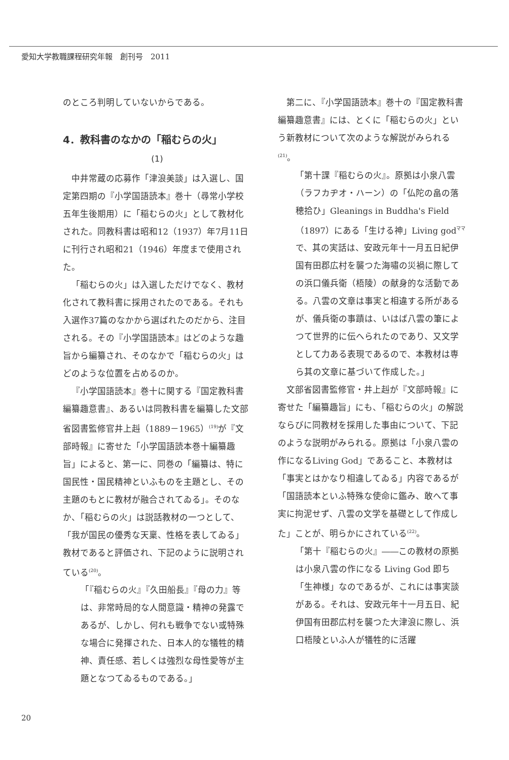愛知大学教職課程研究年報　創刊号　2011
のところ判明していないからである。
4．教科書のなかの「稲むらの火」
(1)
中井常蔵の応募作「津浪美談」は入選し、国定第四期の『小学国語読本』巻十（尋常小学校五年生後期用）に「稲むらの火」として教材化された。同教科書は昭和12（1937）年7月11日に刊行され昭和21（1946）年度まで使用された。
「稲むらの火」は入選しただけでなく、教材化されて教科書に採用されたのである。それも入選作37篇のなかから選ばれたのだから、注目される。その『小学国語読本』はどのような趣旨から編纂され、そのなかで「稲むらの火」はどのような位置を占めるのか。
『小学国語読本』巻十に関する『国定教科書編纂趣意書』、あるいは同教科書を編纂した文部省図書監修官井上赳（1889－1965）<sup>(19)</sup>が『文部時報』に寄せた「小学国語読本巻十編纂趣旨」によると、第一に、同巻の「編纂は、特に国民性・国民精神といふものを主題とし、その主題のもとに教材が融合されてゐる」。そのなか、「稲むらの火」は説話教材の一つとして、「我が国民の優秀な天稟、性格を表してゐる」教材であると評価され、下記のように説明されている<sup>(20)</sup>。
「『稲むらの火』『久田船長』『母の力』等は、非常時局的な人間意識・精神の発露であるが、しかし、何れも戦争でない或特殊な場合に発揮された、日本人的な犠牲的精神、責任感、若しくは強烈な母性愛等が主題となつてゐるものである。」
第二に、『小学国語読本』巻十の『国定教科書編纂趣意書』には、とくに「稲むらの火」という新教材について次のような解説がみられる<sup>(21)</sup>。
「第十課『稲むらの火』。原拠は小泉八雲（ラフカヂオ・ハーン）の「仏陀の畠の落穂拾ひ」Gleanings in Buddha's Field（1897）にある「生ける神」Living god<sup>ママ</sup>で、其の実話は、安政元年十一月五日紀伊国有田郡広村を襲つた海嘯の災禍に際しての浜口儀兵衛（梧陵）の献身的な活動である。八雲の文章は事実と相違する所があるが、儀兵衛の事蹟は、いはば八雲の筆によつて世界的に伝へられたのであり、又文学として力ある表現であるので、本教材は専ら其の文章に基づいて作成した。」
文部省図書監修官・井上赳が『文部時報』に寄せた「編纂趣旨」にも、「稲むらの火」の解説ならびに同教材を採用した事由について、下記のような説明がみられる。原拠は「小泉八雲の作になるLiving God」であること、本教材は「事実とはかなり相違してゐる」内容であるが「国語読本といふ特殊な使命に鑑み、敢へて事実に拘泥せず、八雲の文学を基礎として作成した」ことが、明らかにされている<sup>(22)</sup>。
「第十『稲むらの火』――この教材の原拠は小泉八雲の作になる Living God 即ち「生神様」なのであるが、これには事実談がある。それは、安政元年十一月五日、紀伊国有田郡広村を襲つた大津浪に際し、浜口梧陵といふ人が犠牲的に活躍
20